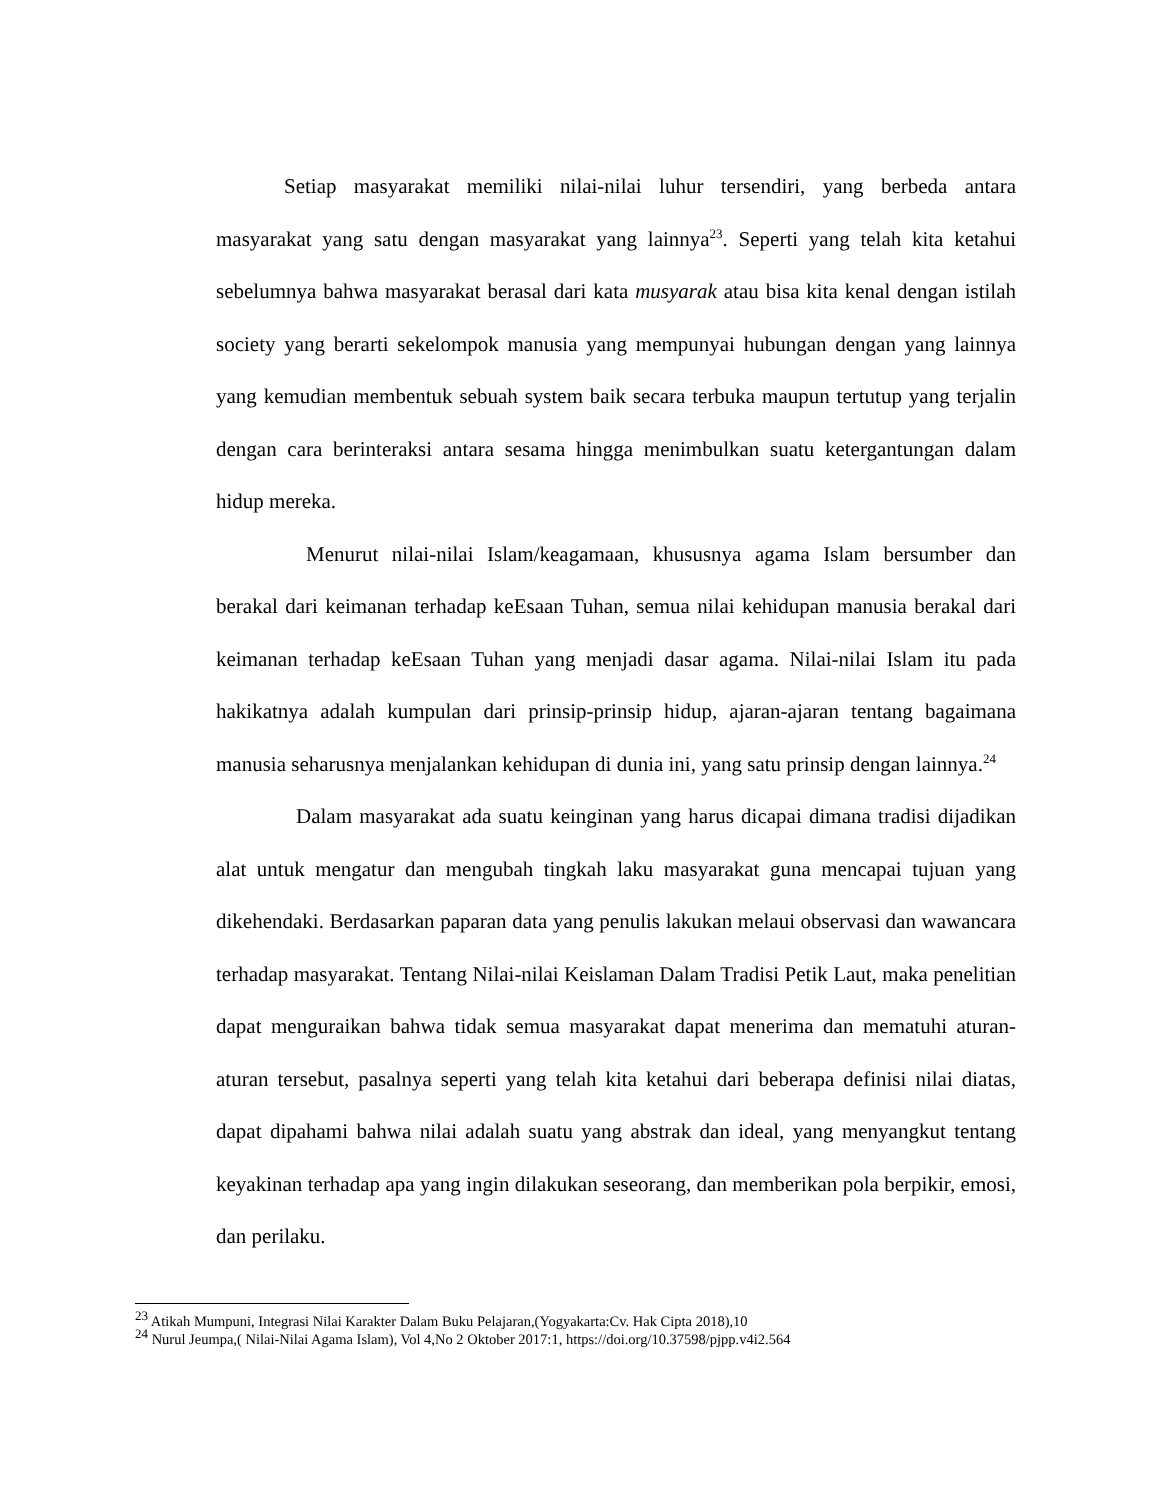Setiap masyarakat memiliki nilai-nilai luhur tersendiri, yang berbeda antara masyarakat yang satu dengan masyarakat yang lainnya<sup>23</sup>. Seperti yang telah kita ketahui sebelumnya bahwa masyarakat berasal dari kata musyarak atau bisa kita kenal dengan istilah society yang berarti sekelompok manusia yang mempunyai hubungan dengan yang lainnya yang kemudian membentuk sebuah system baik secara terbuka maupun tertutup yang terjalin dengan cara berinteraksi antara sesama hingga menimbulkan suatu ketergantungan dalam hidup mereka.
Menurut nilai-nilai Islam/keagamaan, khususnya agama Islam bersumber dan berakal dari keimanan terhadap keEsaan Tuhan, semua nilai kehidupan manusia berakal dari keimanan terhadap keEsaan Tuhan yang menjadi dasar agama. Nilai-nilai Islam itu pada hakikatnya adalah kumpulan dari prinsip-prinsip hidup, ajaran-ajaran tentang bagaimana manusia seharusnya menjalankan kehidupan di dunia ini, yang satu prinsip dengan lainnya.<sup>24</sup>
Dalam masyarakat ada suatu keinginan yang harus dicapai dimana tradisi dijadikan alat untuk mengatur dan mengubah tingkah laku masyarakat guna mencapai tujuan yang dikehendaki. Berdasarkan paparan data yang penulis lakukan melaui observasi dan wawancara terhadap masyarakat. Tentang Nilai-nilai Keislaman Dalam Tradisi Petik Laut, maka penelitian dapat menguraikan bahwa tidak semua masyarakat dapat menerima dan mematuhi aturan-aturan tersebut, pasalnya seperti yang telah kita ketahui dari beberapa definisi nilai diatas, dapat dipahami bahwa nilai adalah suatu yang abstrak dan ideal, yang menyangkut tentang keyakinan terhadap apa yang ingin dilakukan seseorang, dan memberikan pola berpikir, emosi, dan perilaku.
<sup>23</sup> Atikah Mumpuni, Integrasi Nilai Karakter Dalam Buku Pelajaran,(Yogyakarta:Cv. Hak Cipta 2018),10
<sup>24</sup> Nurul Jeumpa,( Nilai-Nilai Agama Islam), Vol 4,No 2 Oktober 2017:1, https://doi.org/10.37598/pjpp.v4i2.564